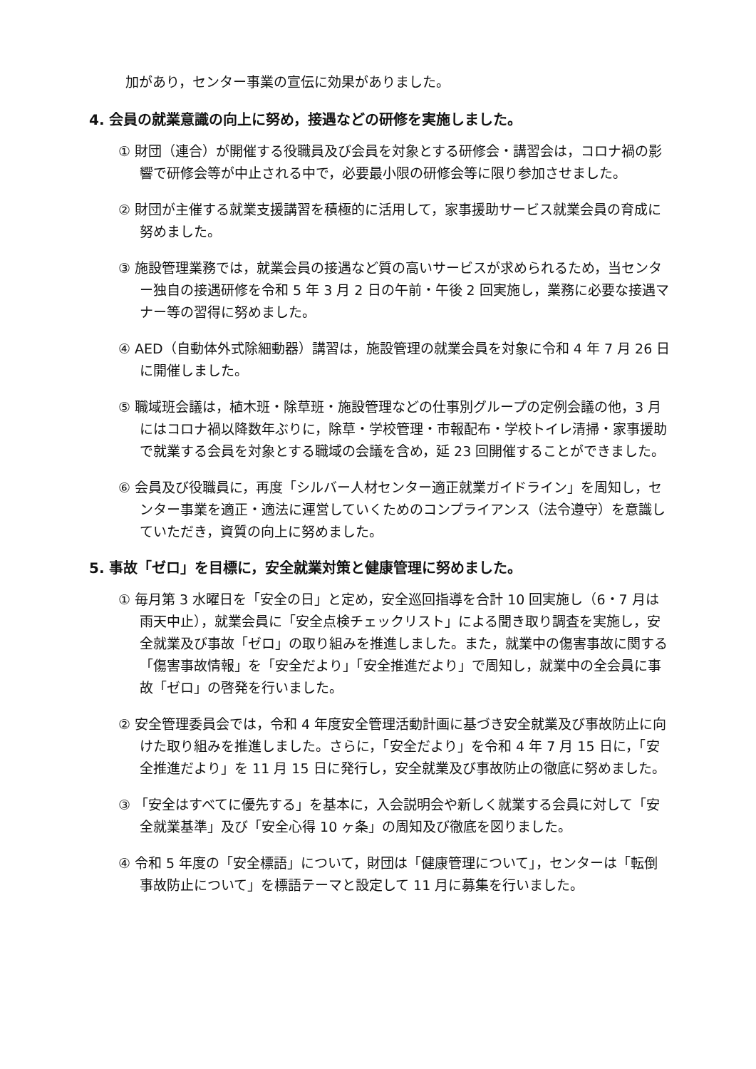加があり，センター事業の宣伝に効果がありました。
4. 会員の就業意識の向上に努め，接遇などの研修を実施しました。
① 財団（連合）が開催する役職員及び会員を対象とする研修会・講習会は，コロナ禍の影響で研修会等が中止される中で，必要最小限の研修会等に限り参加させました。
② 財団が主催する就業支援講習を積極的に活用して，家事援助サービス就業会員の育成に努めました。
③ 施設管理業務では，就業会員の接遇など質の高いサービスが求められるため，当センター独自の接遇研修を令和 5 年 3 月 2 日の午前・午後 2 回実施し，業務に必要な接遇マナー等の習得に努めました。
④ AED（自動体外式除細動器）講習は，施設管理の就業会員を対象に令和 4 年 7 月 26 日に開催しました。
⑤ 職域班会議は，植木班・除草班・施設管理などの仕事別グループの定例会議の他，3 月にはコロナ禍以降数年ぶりに，除草・学校管理・市報配布・学校トイレ清掃・家事援助で就業する会員を対象とする職域の会議を含め，延 23 回開催することができました。
⑥ 会員及び役職員に，再度「シルバー人材センター適正就業ガイドライン」を周知し，センター事業を適正・適法に運営していくためのコンプライアンス（法令遵守）を意識していただき，資質の向上に努めました。
5. 事故「ゼロ」を目標に，安全就業対策と健康管理に努めました。
① 毎月第 3 水曜日を「安全の日」と定め，安全巡回指導を合計 10 回実施し（6・7 月は雨天中止），就業会員に「安全点検チェックリスト」による聞き取り調査を実施し，安全就業及び事故「ゼロ」の取り組みを推進しました。また，就業中の傷害事故に関する「傷害事故情報」を「安全だより」「安全推進だより」で周知し，就業中の全会員に事故「ゼロ」の啓発を行いました。
② 安全管理委員会では，令和 4 年度安全管理活動計画に基づき安全就業及び事故防止に向けた取り組みを推進しました。さらに，「安全だより」を令和 4 年 7 月 15 日に，「安全推進だより」を 11 月 15 日に発行し，安全就業及び事故防止の徹底に努めました。
③ 「安全はすべてに優先する」を基本に，入会説明会や新しく就業する会員に対して「安全就業基準」及び「安全心得 10 ヶ条」の周知及び徹底を図りました。
④ 令和 5 年度の「安全標語」について，財団は「健康管理について」，センターは「転倒事故防止について」を標語テーマと設定して 11 月に募集を行いました。